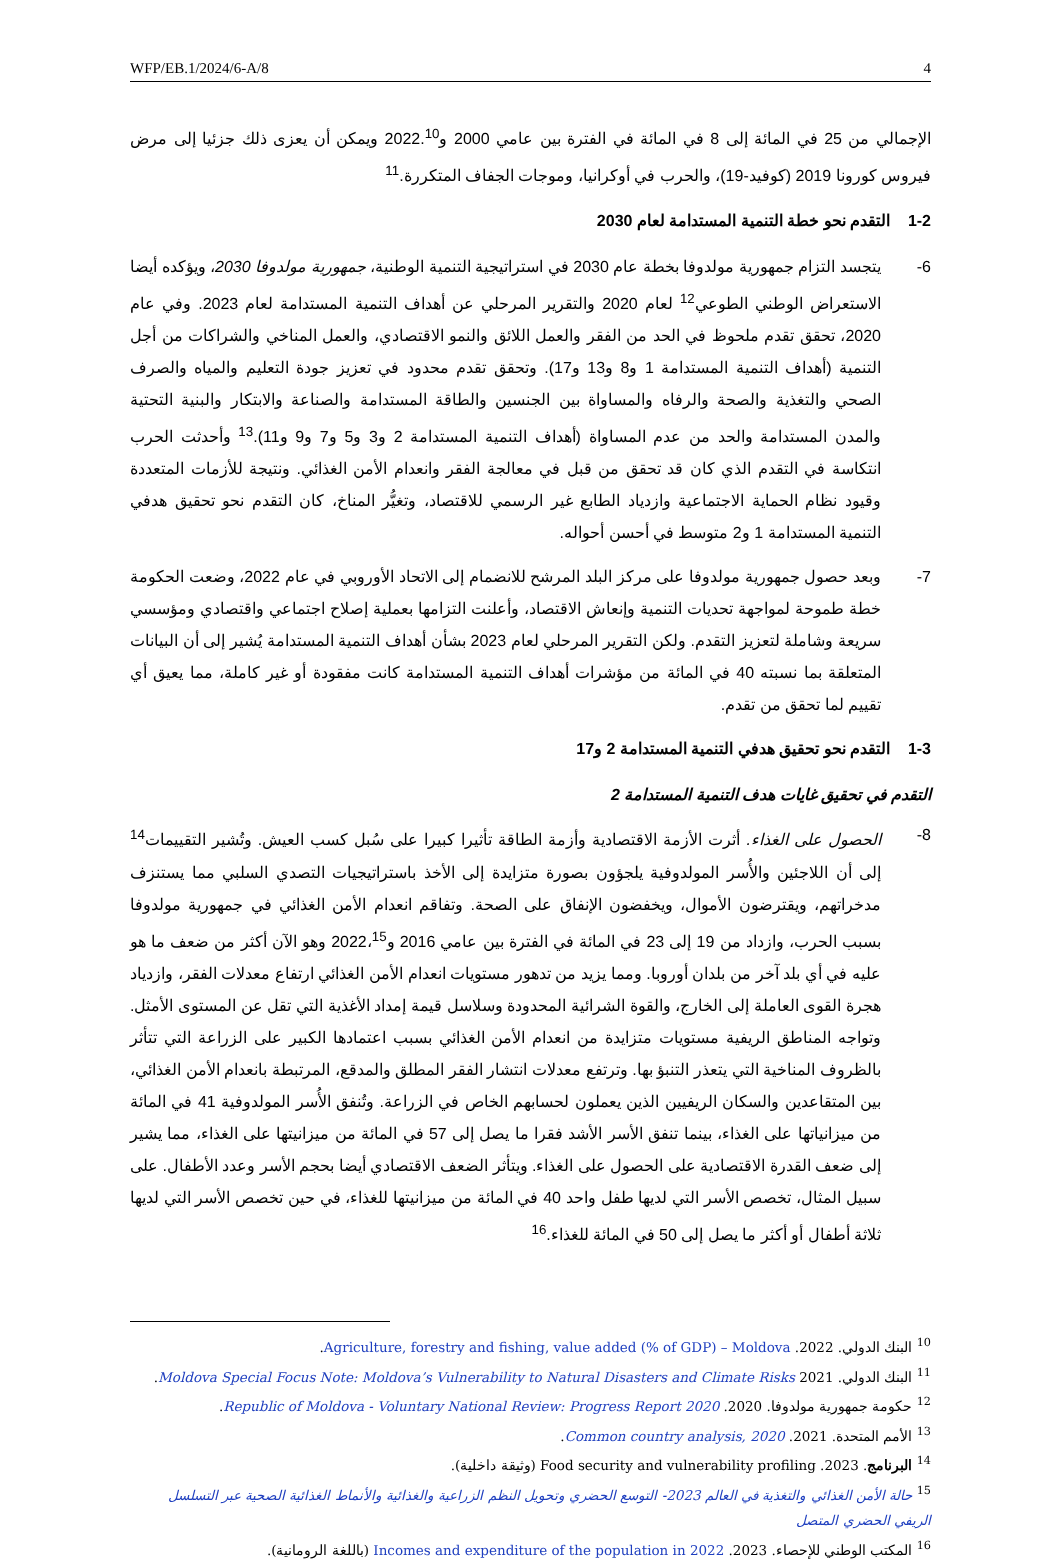WFP/EB.1/2024/6-A/8 4
الإجمالي من 25 في المائة إلى 8 في المائة في الفترة بين عامي 2000 و2022.<sup>10</sup> ويمكن أن يعزى ذلك جزئيا إلى مرض فيروس كورونا 2019 (كوفيد-19)، والحرب في أوكرانيا، وموجات الجفاف المتكررة.<sup>11</sup>
1-2 التقدم نحو خطة التنمية المستدامة لعام 2030
6- يتجسد التزام جمهورية مولدوفا بخطة عام 2030 في استراتيجية التنمية الوطنية، جمهورية مولدوفا 2030، ويؤكده أيضا الاستعراض الوطني الطوعي<sup>12</sup> لعام 2020 والتقرير المرحلي عن أهداف التنمية المستدامة لعام 2023. وفي عام 2020، تحقق تقدم ملحوظ في الحد من الفقر والعمل اللائق والنمو الاقتصادي، والعمل المناخي والشراكات من أجل التنمية (أهداف التنمية المستدامة 1 و8 و13 و17). وتحقق تقدم محدود في تعزيز جودة التعليم والمياه والصرف الصحي والتغذية والصحة والرفاه والمساواة بين الجنسين والطاقة المستدامة والصناعة والابتكار والبنية التحتية والمدن المستدامة والحد من عدم المساواة (أهداف التنمية المستدامة 2 و3 و5 و7 و9 و11).<sup>13</sup> وأحدثت الحرب انتكاسة في التقدم الذي كان قد تحقق من قبل في معالجة الفقر وانعدام الأمن الغذائي. ونتيجة للأزمات المتعددة وقيود نظام الحماية الاجتماعية وازدياد الطابع غير الرسمي للاقتصاد، وتغيُّر المناخ، كان التقدم نحو تحقيق هدفي التنمية المستدامة 1 و2 متوسط في أحسن أحواله.
7- وبعد حصول جمهورية مولدوفا على مركز البلد المرشح للانضمام إلى الاتحاد الأوروبي في عام 2022، وضعت الحكومة خطة طموحة لمواجهة تحديات التنمية وإنعاش الاقتصاد، وأعلنت التزامها بعملية إصلاح اجتماعي واقتصادي ومؤسسي سريعة وشاملة لتعزيز التقدم. ولكن التقرير المرحلي لعام 2023 بشأن أهداف التنمية المستدامة يُشير إلى أن البيانات المتعلقة بما نسبته 40 في المائة من مؤشرات أهداف التنمية المستدامة كانت مفقودة أو غير كاملة، مما يعيق أي تقييم لما تحقق من تقدم.
1-3 التقدم نحو تحقيق هدفي التنمية المستدامة 2 و17
التقدم في تحقيق غايات هدف التنمية المستدامة 2
8- الحصول على الغذاء. أثرت الأزمة الاقتصادية وأزمة الطاقة تأثيرا كبيرا على سُبل كسب العيش. وتُشير التقييمات<sup>14</sup> إلى أن اللاجئين والأُسر المولدوفية يلجؤون بصورة متزايدة إلى الأخذ باستراتيجيات التصدي السلبي مما يستنزف مدخراتهم، ويقترضون الأموال، ويخفضون الإنفاق على الصحة. وتفاقم انعدام الأمن الغذائي في جمهورية مولدوفا بسبب الحرب، وازداد من 19 إلى 23 في المائة في الفترة بين عامي 2016 و2022،<sup>15</sup> وهو الآن أكثر من ضعف ما هو عليه في أي بلد آخر من بلدان أوروبا. ومما يزيد من تدهور مستويات انعدام الأمن الغذائي ارتفاع معدلات الفقر، وازدياد هجرة القوى العاملة إلى الخارج، والقوة الشرائية المحدودة وسلاسل قيمة إمداد الأغذية التي تقل عن المستوى الأمثل. وتواجه المناطق الريفية مستويات متزايدة من انعدام الأمن الغذائي بسبب اعتمادها الكبير على الزراعة التي تتأثر بالظروف المناخية التي يتعذر التنبؤ بها. وترتفع معدلات انتشار الفقر المطلق والمدقع، المرتبطة بانعدام الأمن الغذائي، بين المتقاعدين والسكان الريفيين الذين يعملون لحسابهم الخاص في الزراعة. وتُنفق الأُسر المولدوفية 41 في المائة من ميزانياتها على الغذاء، بينما تنفق الأسر الأشد فقرا ما يصل إلى 57 في المائة من ميزانيتها على الغذاء، مما يشير إلى ضعف القدرة الاقتصادية على الحصول على الغذاء. ويتأثر الضعف الاقتصادي أيضا بحجم الأسر وعدد الأطفال. على سبيل المثال، تخصص الأسر التي لديها طفل واحد 40 في المائة من ميزانيتها للغذاء، في حين تخصص الأسر التي لديها ثلاثة أطفال أو أكثر ما يصل إلى 50 في المائة للغذاء.<sup>16</sup>
<sup>10</sup> البنك الدولي. 2022. Agriculture, forestry and fishing, value added (% of GDP) – Moldova.
<sup>11</sup> البنك الدولي. 2021 Moldova Special Focus Note: Moldova’s Vulnerability to Natural Disasters and Climate Risks.
<sup>12</sup> حكومة جمهورية مولدوفا. 2020. Republic of Moldova - Voluntary National Review: Progress Report 2020.
<sup>13</sup> الأمم المتحدة. 2021. Common country analysis, 2020.
<sup>14</sup> البرنامج. 2023. Food security and vulnerability profiling (وثيقة داخلية).
<sup>15</sup> حالة الأمن الغذائي والتغذية في العالم 2023- التوسع الحضري وتحويل النظم الزراعية والغذائية والأنماط الغذائية الصحية عبر التسلسل الريفي الحضري المتصل
<sup>16</sup> المكتب الوطني للإحصاء. 2023. Incomes and expenditure of the population in 2022 (باللغة الرومانية).